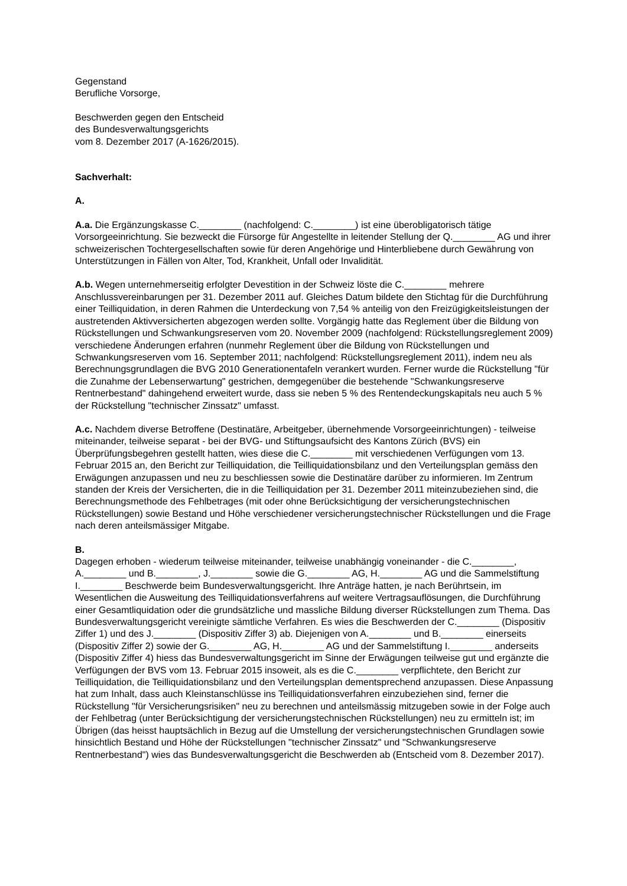Gegenstand
Berufliche Vorsorge,
Beschwerden gegen den Entscheid
des Bundesverwaltungsgerichts
vom 8. Dezember 2017 (A-1626/2015).
Sachverhalt:
A.
A.a. Die Ergänzungskasse C.________ (nachfolgend: C.________) ist eine überobligatorisch tätige Vorsorgeeinrichtung. Sie bezweckt die Fürsorge für Angestellte in leitender Stellung der Q.________ AG und ihrer schweizerischen Tochtergesellschaften sowie für deren Angehörige und Hinterbliebene durch Gewährung von Unterstützungen in Fällen von Alter, Tod, Krankheit, Unfall oder Invalidität.
A.b. Wegen unternehmerseitig erfolgter Devestition in der Schweiz löste die C.________ mehrere Anschlussvereinbarungen per 31. Dezember 2011 auf. Gleiches Datum bildete den Stichtag für die Durchführung einer Teilliquidation, in deren Rahmen die Unterdeckung von 7,54 % anteilig von den Freizügigkeitsleistungen der austretenden Aktivversicherten abgezogen werden sollte. Vorgängig hatte das Reglement über die Bildung von Rückstellungen und Schwankungsreserven vom 20. November 2009 (nachfolgend: Rückstellungsreglement 2009) verschiedene Änderungen erfahren (nunmehr Reglement über die Bildung von Rückstellungen und Schwankungsreserven vom 16. September 2011; nachfolgend: Rückstellungsreglement 2011), indem neu als Berechnungsgrundlagen die BVG 2010 Generationentafeln verankert wurden. Ferner wurde die Rückstellung "für die Zunahme der Lebenserwartung" gestrichen, demgegenüber die bestehende "Schwankungsreserve Rentnerbestand" dahingehend erweitert wurde, dass sie neben 5 % des Rentendeckungskapitals neu auch 5 % der Rückstellung "technischer Zinssatz" umfasst.
A.c. Nachdem diverse Betroffene (Destinatäre, Arbeitgeber, übernehmende Vorsorgeeinrichtungen) - teilweise miteinander, teilweise separat - bei der BVG- und Stiftungsaufsicht des Kantons Zürich (BVS) ein Überprüfungsbegehren gestellt hatten, wies diese die C.________ mit verschiedenen Verfügungen vom 13. Februar 2015 an, den Bericht zur Teilliquidation, die Teilliquidationsbilanz und den Verteilungsplan gemäss den Erwägungen anzupassen und neu zu beschliessen sowie die Destinatäre darüber zu informieren. Im Zentrum standen der Kreis der Versicherten, die in die Teilliquidation per 31. Dezember 2011 miteinzubeziehen sind, die Berechnungsmethode des Fehlbetrages (mit oder ohne Berücksichtigung der versicherungstechnischen Rückstellungen) sowie Bestand und Höhe verschiedener versicherungstechnischer Rückstellungen und die Frage nach deren anteilsmässiger Mitgabe.
B.
Dagegen erhoben - wiederum teilweise miteinander, teilweise unabhängig voneinander - die C.________, A.________ und B.________, J.________ sowie die G.________ AG, H.________ AG und die Sammelstiftung I.________ Beschwerde beim Bundesverwaltungsgericht. Ihre Anträge hatten, je nach Berührtsein, im Wesentlichen die Ausweitung des Teilliquidationsverfahrens auf weitere Vertragsauflösungen, die Durchführung einer Gesamtliquidation oder die grundsätzliche und massliche Bildung diverser Rückstellungen zum Thema. Das Bundesverwaltungsgericht vereinigte sämtliche Verfahren. Es wies die Beschwerden der C.________ (Dispositiv Ziffer 1) und des J.________ (Dispositiv Ziffer 3) ab. Diejenigen von A.________ und B.________ einerseits (Dispositiv Ziffer 2) sowie der G.________ AG, H.________ AG und der Sammelstiftung I.________ anderseits (Dispositiv Ziffer 4) hiess das Bundesverwaltungsgericht im Sinne der Erwägungen teilweise gut und ergänzte die Verfügungen der BVS vom 13. Februar 2015 insoweit, als es die C.________ verpflichtete, den Bericht zur Teilliquidation, die Teilliquidationsbilanz und den Verteilungsplan dementsprechend anzupassen. Diese Anpassung hat zum Inhalt, dass auch Kleinstanschlüsse ins Teilliquidationsverfahren einzubeziehen sind, ferner die Rückstellung "für Versicherungsrisiken" neu zu berechnen und anteilsmässig mitzugeben sowie in der Folge auch der Fehlbetrag (unter Berücksichtigung der versicherungstechnischen Rückstellungen) neu zu ermitteln ist; im Übrigen (das heisst hauptsächlich in Bezug auf die Umstellung der versicherungstechnischen Grundlagen sowie hinsichtlich Bestand und Höhe der Rückstellungen "technischer Zinssatz" und "Schwankungsreserve Rentnerbestand") wies das Bundesverwaltungsgericht die Beschwerden ab (Entscheid vom 8. Dezember 2017).